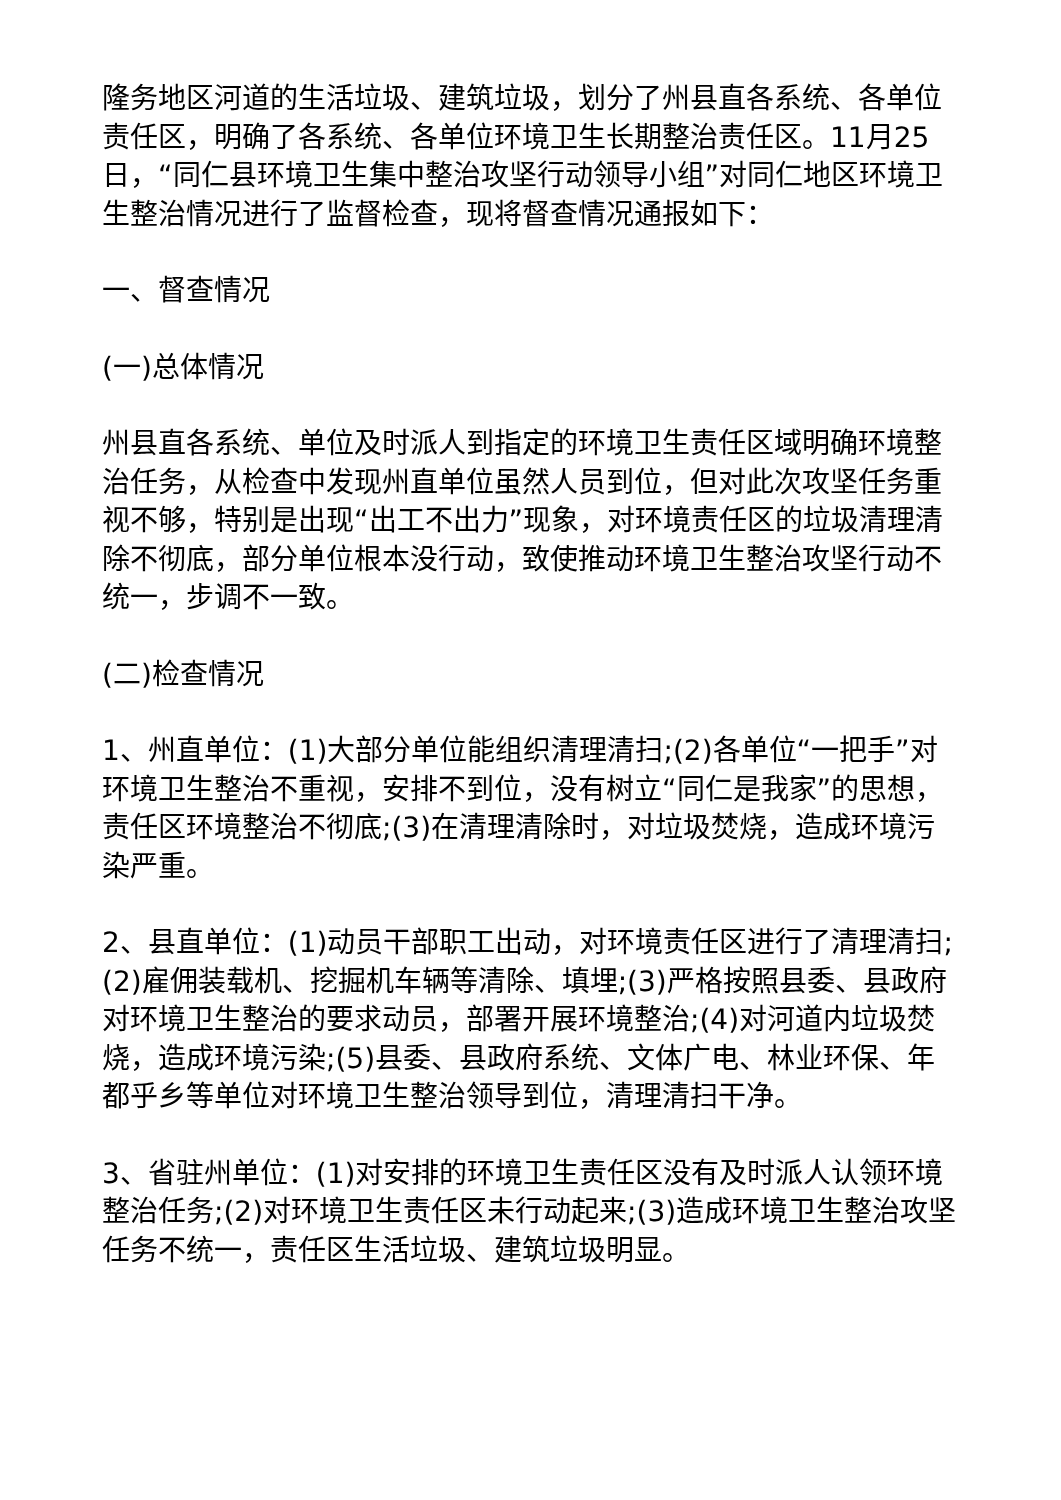隆务地区河道的生活垃圾、建筑垃圾，划分了州县直各系统、各单位责任区，明确了各系统、各单位环境卫生长期整治责任区。11月25日，“同仁县环境卫生集中整治攻坚行动领导小组”对同仁地区环境卫生整治情况进行了监督检查，现将督查情况通报如下：
一、督查情况
(一)总体情况
州县直各系统、单位及时派人到指定的环境卫生责任区域明确环境整治任务，从检查中发现州直单位虽然人员到位，但对此次攻坚任务重视不够，特别是出现“出工不出力”现象，对环境责任区的垃圾清理清除不彻底，部分单位根本没行动，致使推动环境卫生整治攻坚行动不统一，步调不一致。
(二)检查情况
1、州直单位：(1)大部分单位能组织清理清扫;(2)各单位“一把手”对环境卫生整治不重视，安排不到位，没有树立“同仁是我家”的思想，责任区环境整治不彻底;(3)在清理清除时，对垃圾焚烧，造成环境污染严重。
2、县直单位：(1)动员干部职工出动，对环境责任区进行了清理清扫;(2)雇佣装载机、挖掘机车辆等清除、填埋;(3)严格按照县委、县政府对环境卫生整治的要求动员，部署开展环境整治;(4)对河道内垃圾焚烧，造成环境污染;(5)县委、县政府系统、文体广电、林业环保、年都乎乡等单位对环境卫生整治领导到位，清理清扫干净。
3、省驻州单位：(1)对安排的环境卫生责任区没有及时派人认领环境整治任务;(2)对环境卫生责任区未行动起来;(3)造成环境卫生整治攻坚任务不统一，责任区生活垃圾、建筑垃圾明显。